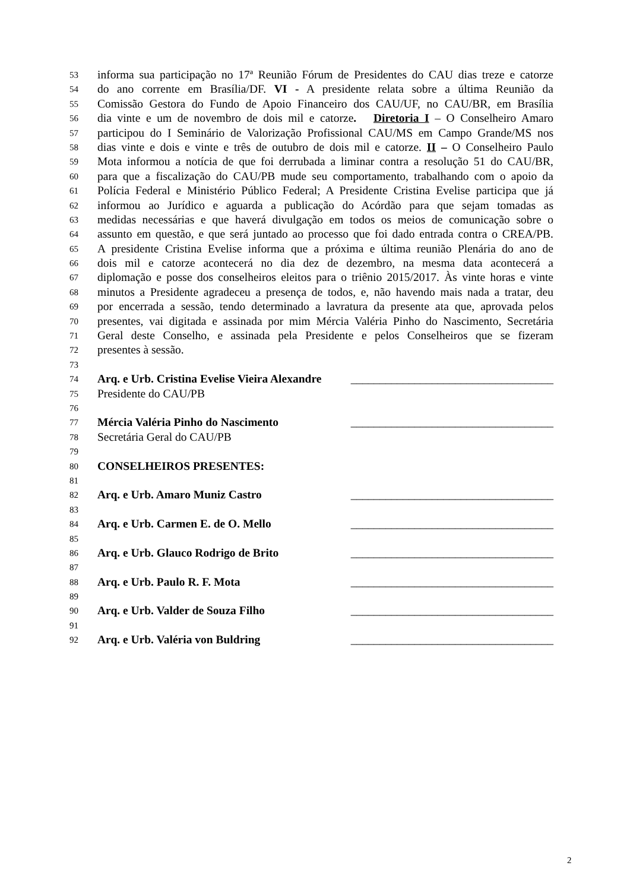53 informa sua participação no 17ª Reunião Fórum de Presidentes do CAU dias treze e catorze
54 do ano corrente em Brasília/DF. VI - A presidente relata sobre a última Reunião da
55 Comissão Gestora do Fundo de Apoio Financeiro dos CAU/UF, no CAU/BR, em Brasília
56 dia vinte e um de novembro de dois mil e catorze. Diretoria I – O Conselheiro Amaro
57 participou do I Seminário de Valorização Profissional CAU/MS em Campo Grande/MS nos
58 dias vinte e dois e vinte e três de outubro de dois mil e catorze. II – O Conselheiro Paulo
59 Mota informou a notícia de que foi derrubada a liminar contra a resolução 51 do CAU/BR,
60 para que a fiscalização do CAU/PB mude seu comportamento, trabalhando com o apoio da
61 Polícia Federal e Ministério Público Federal; A Presidente Cristina Evelise participa que já
62 informou ao Jurídico e aguarda a publicação do Acórdão para que sejam tomadas as
63 medidas necessárias e que haverá divulgação em todos os meios de comunicação sobre o
64 assunto em questão, e que será juntado ao processo que foi dado entrada contra o CREA/PB.
65 A presidente Cristina Evelise informa que a próxima e última reunião Plenária do ano de
66 dois mil e catorze acontecerá no dia dez de dezembro, na mesma data acontecerá a
67 diplomação e posse dos conselheiros eleitos para o triênio 2015/2017. Às vinte horas e vinte
68 minutos a Presidente agradeceu a presença de todos, e, não havendo mais nada a tratar, deu
69 por encerrada a sessão, tendo determinado a lavratura da presente ata que, aprovada pelos
70 presentes, vai digitada e assinada por mim Mércia Valéria Pinho do Nascimento, Secretária
71 Geral deste Conselho, e assinada pela Presidente e pelos Conselheiros que se fizeram
72 presentes à sessão.
73
74 Arq. e Urb. Cristina Evelise Vieira Alexandre ___________________________________
75 Presidente do CAU/PB
76
77 Mércia Valéria Pinho do Nascimento ___________________________________
78 Secretária Geral do CAU/PB
79
80 CONSELHEIROS PRESENTES:
81
82 Arq. e Urb. Amaro Muniz Castro ___________________________________
83
84 Arq. e Urb. Carmen E. de O. Mello ___________________________________
85
86 Arq. e Urb. Glauco Rodrigo de Brito ___________________________________
87
88 Arq. e Urb. Paulo R. F. Mota ___________________________________
89
90 Arq. e Urb. Valder de Souza Filho ___________________________________
91
92 Arq. e Urb. Valéria von Buldring ___________________________________
2